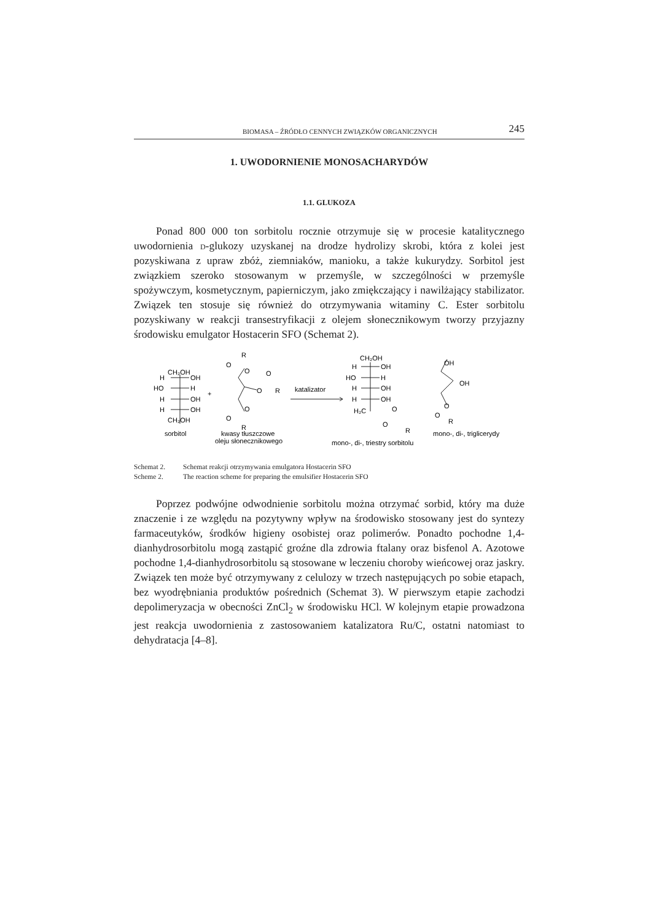BIOMASA – ŹRÓDŁO CENNYCH ZWIĄZKÓW ORGANICZNYCH 245
1. UWODORNIENIE MONOSACHARYDÓW
1.1. GLUKOZA
Ponad 800 000 ton sorbitolu rocznie otrzymuje się w procesie katalitycznego uwodornienia d-glukozy uzyskanej na drodze hydrolizy skrobi, która z kolei jest pozyskiwana z upraw zbóż, ziemniaków, manioku, a także kukurydzy. Sorbitol jest związkiem szeroko stosowanym w przemyśle, w szczególności w przemyśle spożywczym, kosmetycznym, papierniczym, jako zmiękczający i nawilżający stabilizator. Związek ten stosuje się również do otrzymywania witaminy C. Ester sorbitolu pozyskiwany w reakcji transestryfikacji z olejem słonecznikowym tworzy przyjazny środowisku emulgator Hostacerin SFO (Schemat 2).
CH₂OH
H
OH
HO
H
H
OH
H
OH
CH₂OH
sorbitol
+
R
O
O
O
O
R
O
O
R
kwasy tłuszczowe
oleju słonecznikowego
katalizator
CH₂OH
H
OH
HO
H
H
OH
H
OH
H₂C
O
O
R
mono-, di-, triestry sorbitolu
OH
OH
O
O
R
mono-, di-, triglicerydy
Schemat 2. Schemat reakcji otrzymywania emulgatora Hostacerin SFO
Scheme 2. The reaction scheme for preparing the emulsifier Hostacerin SFO
Poprzez podwójne odwodnienie sorbitolu można otrzymać sorbid, który ma duże znaczenie i ze względu na pozytywny wpływ na środowisko stosowany jest do syntezy farmaceutyków, środków higieny osobistej oraz polimerów. Ponadto pochodne 1,4-dianhydrosorbitolu mogą zastąpić groźne dla zdrowia ftalany oraz bisfenol A. Azotowe pochodne 1,4-dianhydrosorbitolu są stosowane w leczeniu choroby wieńcowej oraz jaskry. Związek ten może być otrzymywany z celulozy w trzech następujących po sobie etapach, bez wyodrębniania produktów pośrednich (Schemat 3). W pierwszym etapie zachodzi depolimeryzacja w obecności ZnCl<sub>2</sub> w środowisku HCl. W kolejnym etapie prowadzona jest reakcja uwodornienia z zastosowaniem katalizatora Ru/C, ostatni natomiast to dehydratacja [4–8].